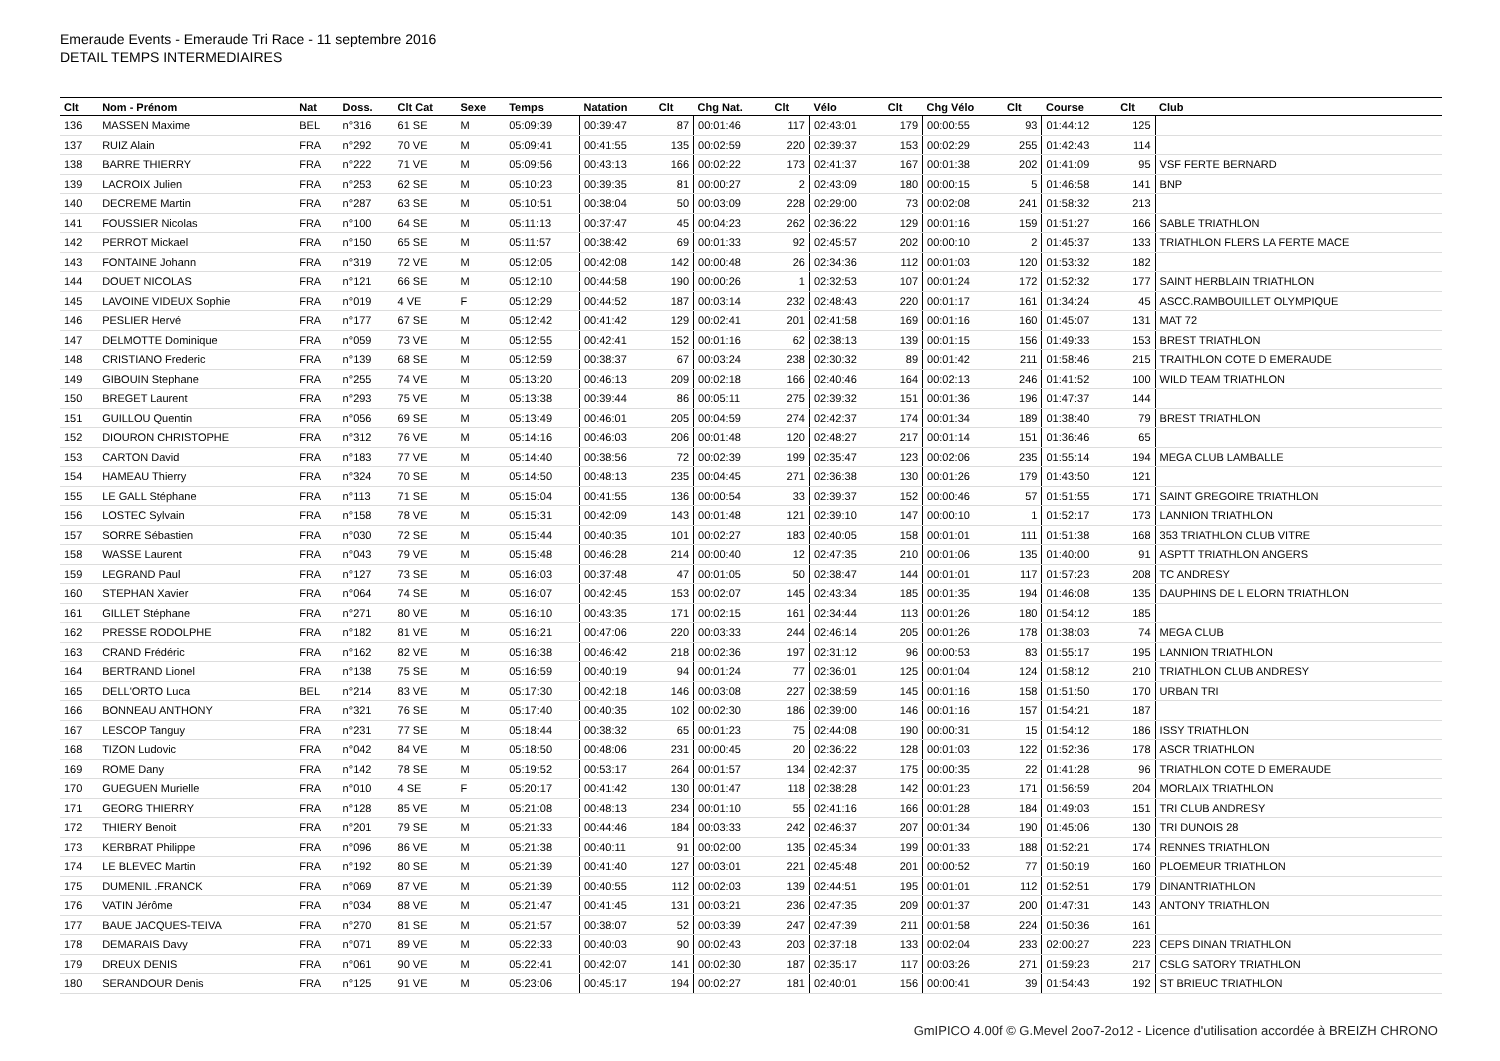Emeraude Events - Emeraude Tri Race - 11 septembre 2016
DETAIL TEMPS INTERMEDIAIRES
| Clt | Nom - Prénom | Nat | Doss. | Clt Cat | Sexe | Temps | Natation | Clt | Chg Nat. | Clt | Vélo | Clt | Chg Vélo | Clt | Course | Clt | Club |
| --- | --- | --- | --- | --- | --- | --- | --- | --- | --- | --- | --- | --- | --- | --- | --- | --- | --- |
| 136 | MASSEN Maxime | BEL | n°316 | 61 SE | M | 05:09:39 | 00:39:47 | 87 | 00:01:46 | 117 | 02:43:01 | 179 | 00:00:55 | 93 | 01:44:12 | 125 | |
| 137 | RUIZ Alain | FRA | n°292 | 70 VE | M | 05:09:41 | 00:41:55 | 135 | 00:02:59 | 220 | 02:39:37 | 153 | 00:02:29 | 255 | 01:42:43 | 114 | |
| 138 | BARRE THIERRY | FRA | n°222 | 71 VE | M | 05:09:56 | 00:43:13 | 166 | 00:02:22 | 173 | 02:41:37 | 167 | 00:01:38 | 202 | 01:41:09 | 95 | VSF FERTE BERNARD |
| 139 | LACROIX Julien | FRA | n°253 | 62 SE | M | 05:10:23 | 00:39:35 | 81 | 00:00:27 | 2 | 02:43:09 | 180 | 00:00:15 | 5 | 01:46:58 | 141 | BNP |
| 140 | DECREME Martin | FRA | n°287 | 63 SE | M | 05:10:51 | 00:38:04 | 50 | 00:03:09 | 228 | 02:29:00 | 73 | 00:02:08 | 241 | 01:58:32 | 213 | |
| 141 | FOUSSIER Nicolas | FRA | n°100 | 64 SE | M | 05:11:13 | 00:37:47 | 45 | 00:04:23 | 262 | 02:36:22 | 129 | 00:01:16 | 159 | 01:51:27 | 166 | SABLE TRIATHLON |
| 142 | PERROT Mickael | FRA | n°150 | 65 SE | M | 05:11:57 | 00:38:42 | 69 | 00:01:33 | 92 | 02:45:57 | 202 | 00:00:10 | 2 | 01:45:37 | 133 | TRIATHLON FLERS LA FERTE MACE |
| 143 | FONTAINE Johann | FRA | n°319 | 72 VE | M | 05:12:05 | 00:42:08 | 142 | 00:00:48 | 26 | 02:34:36 | 112 | 00:01:03 | 120 | 01:53:32 | 182 | |
| 144 | DOUET NICOLAS | FRA | n°121 | 66 SE | M | 05:12:10 | 00:44:58 | 190 | 00:00:26 | 1 | 02:32:53 | 107 | 00:01:24 | 172 | 01:52:32 | 177 | SAINT HERBLAIN TRIATHLON |
| 145 | LAVOINE VIDEUX Sophie | FRA | n°019 | 4 VE | F | 05:12:29 | 00:44:52 | 187 | 00:03:14 | 232 | 02:48:43 | 220 | 00:01:17 | 161 | 01:34:24 | 45 | ASCC.RAMBOUILLET OLYMPIQUE |
| 146 | PESLIER Hervé | FRA | n°177 | 67 SE | M | 05:12:42 | 00:41:42 | 129 | 00:02:41 | 201 | 02:41:58 | 169 | 00:01:16 | 160 | 01:45:07 | 131 | MAT 72 |
| 147 | DELMOTTE Dominique | FRA | n°059 | 73 VE | M | 05:12:55 | 00:42:41 | 152 | 00:01:16 | 62 | 02:38:13 | 139 | 00:01:15 | 156 | 01:49:33 | 153 | BREST TRIATHLON |
| 148 | CRISTIANO Frederic | FRA | n°139 | 68 SE | M | 05:12:59 | 00:38:37 | 67 | 00:03:24 | 238 | 02:30:32 | 89 | 00:01:42 | 211 | 01:58:46 | 215 | TRAITHLON COTE D EMERAUDE |
| 149 | GIBOUIN Stephane | FRA | n°255 | 74 VE | M | 05:13:20 | 00:46:13 | 209 | 00:02:18 | 166 | 02:40:46 | 164 | 00:02:13 | 246 | 01:41:52 | 100 | WILD TEAM TRIATHLON |
| 150 | BREGET Laurent | FRA | n°293 | 75 VE | M | 05:13:38 | 00:39:44 | 86 | 00:05:11 | 275 | 02:39:32 | 151 | 00:01:36 | 196 | 01:47:37 | 144 | |
| 151 | GUILLOU Quentin | FRA | n°056 | 69 SE | M | 05:13:49 | 00:46:01 | 205 | 00:04:59 | 274 | 02:42:37 | 174 | 00:01:34 | 189 | 01:38:40 | 79 | BREST TRIATHLON |
| 152 | DIOURON CHRISTOPHE | FRA | n°312 | 76 VE | M | 05:14:16 | 00:46:03 | 206 | 00:01:48 | 120 | 02:48:27 | 217 | 00:01:14 | 151 | 01:36:46 | 65 | |
| 153 | CARTON David | FRA | n°183 | 77 VE | M | 05:14:40 | 00:38:56 | 72 | 00:02:39 | 199 | 02:35:47 | 123 | 00:02:06 | 235 | 01:55:14 | 194 | MEGA CLUB LAMBALLE |
| 154 | HAMEAU Thierry | FRA | n°324 | 70 SE | M | 05:14:50 | 00:48:13 | 235 | 00:04:45 | 271 | 02:36:38 | 130 | 00:01:26 | 179 | 01:43:50 | 121 | |
| 155 | LE GALL Stéphane | FRA | n°113 | 71 SE | M | 05:15:04 | 00:41:55 | 136 | 00:00:54 | 33 | 02:39:37 | 152 | 00:00:46 | 57 | 01:51:55 | 171 | SAINT GREGOIRE TRIATHLON |
| 156 | LOSTEC Sylvain | FRA | n°158 | 78 VE | M | 05:15:31 | 00:42:09 | 143 | 00:01:48 | 121 | 02:39:10 | 147 | 00:00:10 | 1 | 01:52:17 | 173 | LANNION TRIATHLON |
| 157 | SORRE Sébastien | FRA | n°030 | 72 SE | M | 05:15:44 | 00:40:35 | 101 | 00:02:27 | 183 | 02:40:05 | 158 | 00:01:01 | 111 | 01:51:38 | 168 | 353 TRIATHLON CLUB VITRE |
| 158 | WASSE Laurent | FRA | n°043 | 79 VE | M | 05:15:48 | 00:46:28 | 214 | 00:00:40 | 12 | 02:47:35 | 210 | 00:01:06 | 135 | 01:40:00 | 91 | ASPTT TRIATHLON ANGERS |
| 159 | LEGRAND Paul | FRA | n°127 | 73 SE | M | 05:16:03 | 00:37:48 | 47 | 00:01:05 | 50 | 02:38:47 | 144 | 00:01:01 | 117 | 01:57:23 | 208 | TC ANDRESY |
| 160 | STEPHAN Xavier | FRA | n°064 | 74 SE | M | 05:16:07 | 00:42:45 | 153 | 00:02:07 | 145 | 02:43:34 | 185 | 00:01:35 | 194 | 01:46:08 | 135 | DAUPHINS DE L ELORN TRIATHLON |
| 161 | GILLET Stéphane | FRA | n°271 | 80 VE | M | 05:16:10 | 00:43:35 | 171 | 00:02:15 | 161 | 02:34:44 | 113 | 00:01:26 | 180 | 01:54:12 | 185 | |
| 162 | PRESSE RODOLPHE | FRA | n°182 | 81 VE | M | 05:16:21 | 00:47:06 | 220 | 00:03:33 | 244 | 02:46:14 | 205 | 00:01:26 | 178 | 01:38:03 | 74 | MEGA CLUB |
| 163 | CRAND Frédéric | FRA | n°162 | 82 VE | M | 05:16:38 | 00:46:42 | 218 | 00:02:36 | 197 | 02:31:12 | 96 | 00:00:53 | 83 | 01:55:17 | 195 | LANNION TRIATHLON |
| 164 | BERTRAND Lionel | FRA | n°138 | 75 SE | M | 05:16:59 | 00:40:19 | 94 | 00:01:24 | 77 | 02:36:01 | 125 | 00:01:04 | 124 | 01:58:12 | 210 | TRIATHLON CLUB ANDRESY |
| 165 | DELL'ORTO Luca | BEL | n°214 | 83 VE | M | 05:17:30 | 00:42:18 | 146 | 00:03:08 | 227 | 02:38:59 | 145 | 00:01:16 | 158 | 01:51:50 | 170 | URBAN TRI |
| 166 | BONNEAU ANTHONY | FRA | n°321 | 76 SE | M | 05:17:40 | 00:40:35 | 102 | 00:02:30 | 186 | 02:39:00 | 146 | 00:01:16 | 157 | 01:54:21 | 187 | |
| 167 | LESCOP Tanguy | FRA | n°231 | 77 SE | M | 05:18:44 | 00:38:32 | 65 | 00:01:23 | 75 | 02:44:08 | 190 | 00:00:31 | 15 | 01:54:12 | 186 | ISSY TRIATHLON |
| 168 | TIZON Ludovic | FRA | n°042 | 84 VE | M | 05:18:50 | 00:48:06 | 231 | 00:00:45 | 20 | 02:36:22 | 128 | 00:01:03 | 122 | 01:52:36 | 178 | ASCR TRIATHLON |
| 169 | ROME Dany | FRA | n°142 | 78 SE | M | 05:19:52 | 00:53:17 | 264 | 00:01:57 | 134 | 02:42:37 | 175 | 00:00:35 | 22 | 01:41:28 | 96 | TRIATHLON COTE D EMERAUDE |
| 170 | GUEGUEN Murielle | FRA | n°010 | 4 SE | F | 05:20:17 | 00:41:42 | 130 | 00:01:47 | 118 | 02:38:28 | 142 | 00:01:23 | 171 | 01:56:59 | 204 | MORLAIX TRIATHLON |
| 171 | GEORG THIERRY | FRA | n°128 | 85 VE | M | 05:21:08 | 00:48:13 | 234 | 00:01:10 | 55 | 02:41:16 | 166 | 00:01:28 | 184 | 01:49:03 | 151 | TRI CLUB ANDRESY |
| 172 | THIERY Benoit | FRA | n°201 | 79 SE | M | 05:21:33 | 00:44:46 | 184 | 00:03:33 | 242 | 02:46:37 | 207 | 00:01:34 | 190 | 01:45:06 | 130 | TRI DUNOIS 28 |
| 173 | KERBRAT Philippe | FRA | n°096 | 86 VE | M | 05:21:38 | 00:40:11 | 91 | 00:02:00 | 135 | 02:45:34 | 199 | 00:01:33 | 188 | 01:52:21 | 174 | RENNES TRIATHLON |
| 174 | LE BLEVEC Martin | FRA | n°192 | 80 SE | M | 05:21:39 | 00:41:40 | 127 | 00:03:01 | 221 | 02:45:48 | 201 | 00:00:52 | 77 | 01:50:19 | 160 | PLOEMEUR TRIATHLON |
| 175 | DUMENIL .FRANCK | FRA | n°069 | 87 VE | M | 05:21:39 | 00:40:55 | 112 | 00:02:03 | 139 | 02:44:51 | 195 | 00:01:01 | 112 | 01:52:51 | 179 | DINANTRIATHLON |
| 176 | VATIN Jérôme | FRA | n°034 | 88 VE | M | 05:21:47 | 00:41:45 | 131 | 00:03:21 | 236 | 02:47:35 | 209 | 00:01:37 | 200 | 01:47:31 | 143 | ANTONY TRIATHLON |
| 177 | BAUE JACQUES-TEIVA | FRA | n°270 | 81 SE | M | 05:21:57 | 00:38:07 | 52 | 00:03:39 | 247 | 02:47:39 | 211 | 00:01:58 | 224 | 01:50:36 | 161 | |
| 178 | DEMARAIS Davy | FRA | n°071 | 89 VE | M | 05:22:33 | 00:40:03 | 90 | 00:02:43 | 203 | 02:37:18 | 133 | 00:02:04 | 233 | 02:00:27 | 223 | CEPS DINAN TRIATHLON |
| 179 | DREUX DENIS | FRA | n°061 | 90 VE | M | 05:22:41 | 00:42:07 | 141 | 00:02:30 | 187 | 02:35:17 | 117 | 00:03:26 | 271 | 01:59:23 | 217 | CSLG SATORY TRIATHLON |
| 180 | SERANDOUR Denis | FRA | n°125 | 91 VE | M | 05:23:06 | 00:45:17 | 194 | 00:02:27 | 181 | 02:40:01 | 156 | 00:00:41 | 39 | 01:54:43 | 192 | ST BRIEUC TRIATHLON |
GmIPICO 4.00f © G.Mevel 2oo7-2o12 - Licence d'utilisation accordée à BREIZH CHRONO